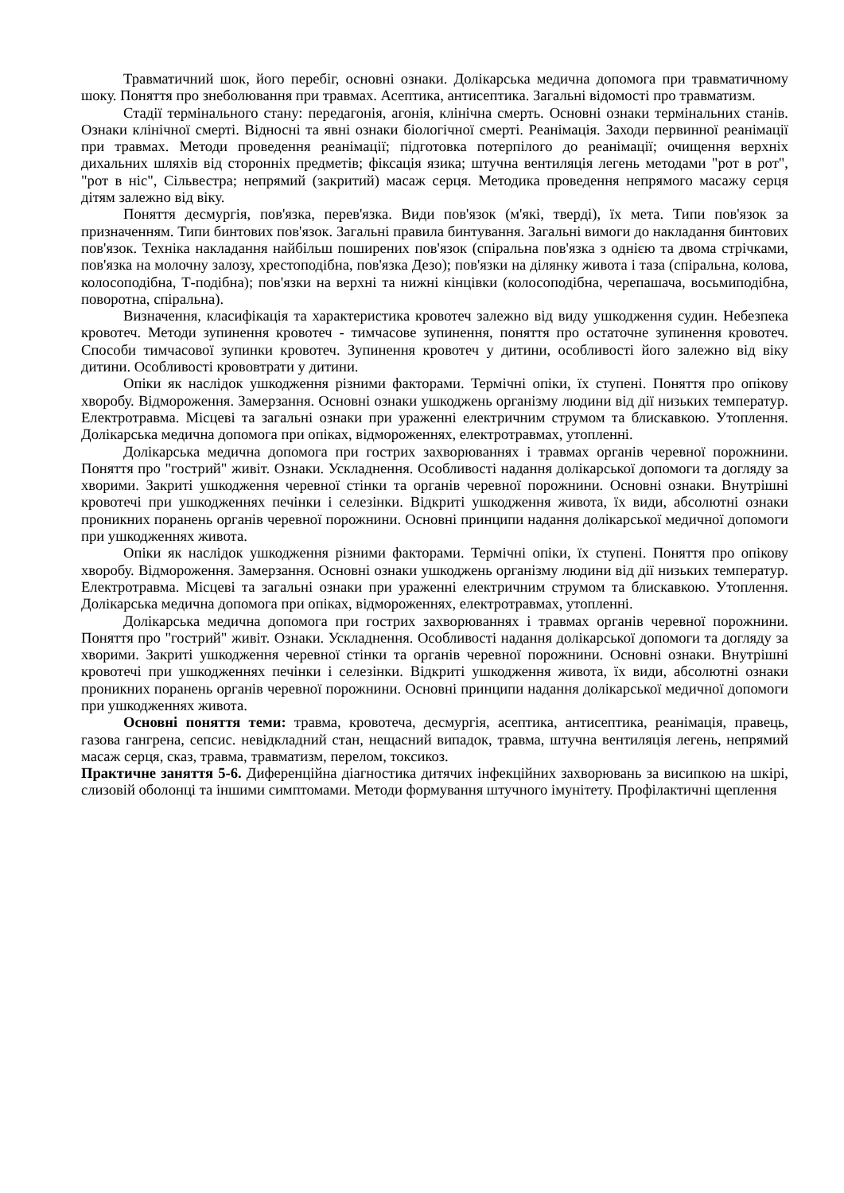Травматичний шок, його перебіг, основні ознаки. Долікарська медична допомога при травматичному шоку. Поняття про знеболювання при травмах. Асептика, антисептика. Загальні відомості про травматизм.
Стадії термінального стану: передагонія, агонія, клінічна смерть. Основні ознаки термінальних станів. Ознаки клінічної смерті. Відносні та явні ознаки біологічної смерті. Реанімація. Заходи первинної реанімації при травмах. Методи проведення реанімації; підготовка потерпілого до реанімації; очищення верхніх дихальних шляхів від сторонніх предметів; фіксація язика; штучна вентиляція легень методами "рот в рот", "рот в ніс", Сільвестра; непрямий (закритий) масаж серця. Методика проведення непрямого масажу серця дітям залежно від віку.
Поняття десмургія, пов'язка, перев'язка. Види пов'язок (м'які, тверді), їх мета. Типи пов'язок за призначенням. Типи бинтових пов'язок. Загальні правила бинтування. Загальні вимоги до накладання бинтових пов'язок. Техніка накладання найбільш поширених пов'язок (спіральна пов'язка з однією та двома стрічками, пов'язка на молочну залозу, хрестоподібна, пов'язка Дезо); пов'язки на ділянку живота і таза (спіральна, колова, колосоподібна, Т-подібна); пов'язки на верхні та нижні кінцівки (колосоподібна, черепашача, восьмиподібна, поворотна, спіральна).
Визначення, класифікація та характеристика кровотеч залежно від виду ушкодження судин. Небезпека кровотеч. Методи зупинення кровотеч - тимчасове зупинення, поняття про остаточне зупинення кровотеч. Способи тимчасової зупинки кровотеч. Зупинення кровотеч у дитини, особливості його залежно від віку дитини. Особливості крововтрати у дитини.
Опіки як наслідок ушкодження різними факторами. Термічні опіки, їх ступені. Поняття про опікову хворобу. Відмороження. Замерзання. Основні ознаки ушкоджень організму людини від дії низьких температур. Електротравма. Місцеві та загальні ознаки при ураженні електричним струмом та блискавкою. Утоплення. Долікарська медична допомога при опіках, відмороженнях, електротравмах, утопленні.
Долікарська медична допомога при гострих захворюваннях і травмах органів черевної порожнини. Поняття про "гострий" живіт. Ознаки. Ускладнення. Особливості надання долікарської допомоги та догляду за хворими. Закриті ушкодження черевної стінки та органів черевної порожнини. Основні ознаки. Внутрішні кровотечі при ушкодженнях печінки і селезінки. Відкриті ушкодження живота, їх види, абсолютні ознаки проникних поранень органів черевної порожнини. Основні принципи надання долікарської медичної допомоги при ушкодженнях живота.
Опіки як наслідок ушкодження різними факторами. Термічні опіки, їх ступені. Поняття про опікову хворобу. Відмороження. Замерзання. Основні ознаки ушкоджень організму людини від дії низьких температур. Електротравма. Місцеві та загальні ознаки при ураженні електричним струмом та блискавкою. Утоплення. Долікарська медична допомога при опіках, відмороженнях, електротравмах, утопленні.
Долікарська медична допомога при гострих захворюваннях і травмах органів черевної порожнини. Поняття про "гострий" живіт. Ознаки. Ускладнення. Особливості надання долікарської допомоги та догляду за хворими. Закриті ушкодження черевної стінки та органів черевної порожнини. Основні ознаки. Внутрішні кровотечі при ушкодженнях печінки і селезінки. Відкриті ушкодження живота, їх види, абсолютні ознаки проникних поранень органів черевної порожнини. Основні принципи надання долікарської медичної допомоги при ушкодженнях живота.
Основні поняття теми: травма, кровотеча, десмургія, асептика, антисептика, реанімація, правець, газова гангрена, сепсис. невідкладний стан, нещасний випадок, травма, штучна вентиляція легень, непрямий масаж серця, сказ, травма, травматизм, перелом, токсикоз.
Практичне заняття 5-6. Диференційна діагностика дитячих інфекційних захворювань за висипкою на шкірі, слизовій оболонці та іншими симптомами. Методи формування штучного імунітету. Профілактичні щеплення